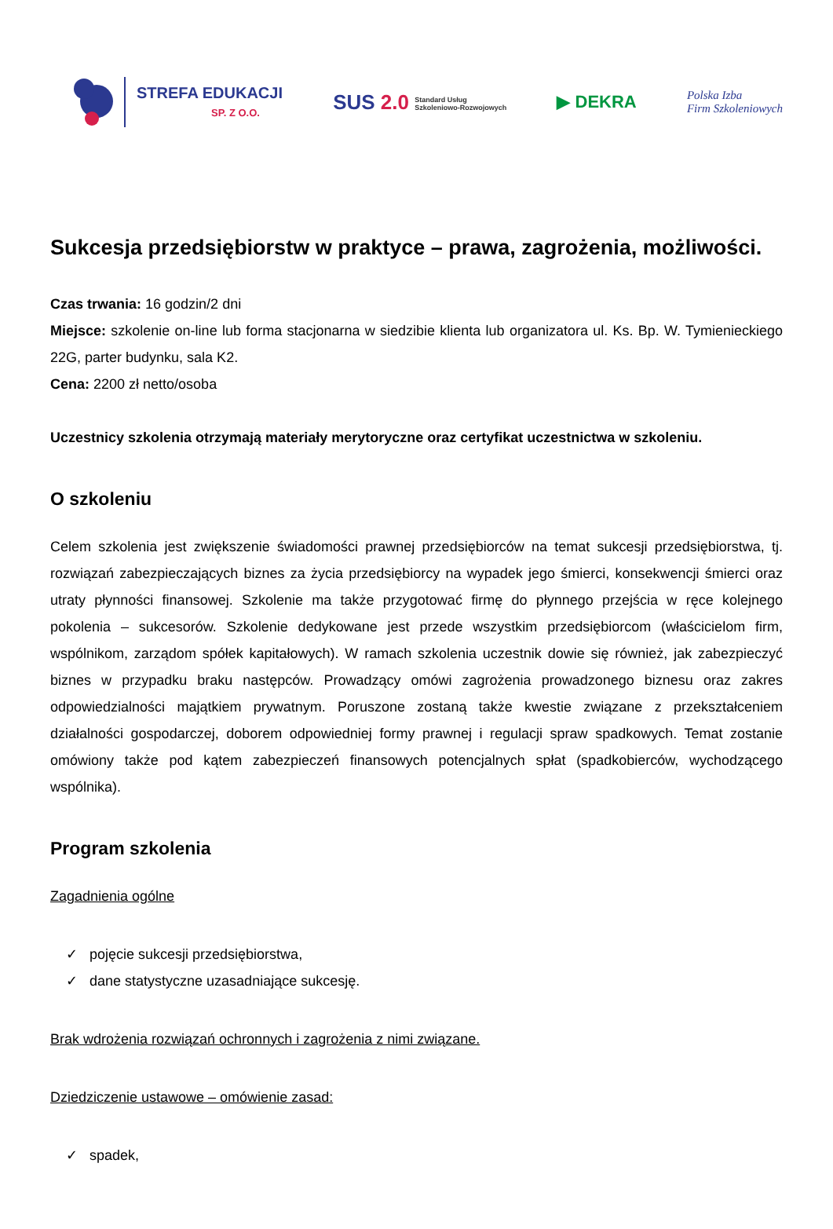STREFA EDUKACJI
SP. Z O.O.
SUS 2.0 Standard Usług
Szkoleniowo-Rozwojowych
▶ DEKRA
Polska Izba
Firm Szkoleniowych
Sukcesja przedsiębiorstw w praktyce – prawa, zagrożenia, możliwości.
Czas trwania: 16 godzin/2 dni
Miejsce: szkolenie on-line lub forma stacjonarna w siedzibie klienta lub organizatora ul. Ks. Bp. W. Tymienieckiego 22G, parter budynku, sala K2.
Cena: 2200 zł netto/osoba
Uczestnicy szkolenia otrzymają materiały merytoryczne oraz certyfikat uczestnictwa w szkoleniu.
O szkoleniu
Celem szkolenia jest zwiększenie świadomości prawnej przedsiębiorców na temat sukcesji przedsiębiorstwa, tj. rozwiązań zabezpieczających biznes za życia przedsiębiorcy na wypadek jego śmierci, konsekwencji śmierci oraz utraty płynności finansowej. Szkolenie ma także przygotować firmę do płynnego przejścia w ręce kolejnego pokolenia – sukcesorów. Szkolenie dedykowane jest przede wszystkim przedsiębiorcom (właścicielom firm, wspólnikom, zarządom spółek kapitałowych). W ramach szkolenia uczestnik dowie się również, jak zabezpieczyć biznes w przypadku braku następców. Prowadzący omówi zagrożenia prowadzonego biznesu oraz zakres odpowiedzialności majątkiem prywatnym. Poruszone zostaną także kwestie związane z przekształceniem działalności gospodarczej, doborem odpowiedniej formy prawnej i regulacji spraw spadkowych. Temat zostanie omówiony także pod kątem zabezpieczeń finansowych potencjalnych spłat (spadkobierców, wychodzącego wspólnika).
Program szkolenia
Zagadnienia ogólne
✓ pojęcie sukcesji przedsiębiorstwa,
✓ dane statystyczne uzasadniające sukcesję.
Brak wdrożenia rozwiązań ochronnych i zagrożenia z nimi związane.
Dziedziczenie ustawowe – omówienie zasad:
✓ spadek,